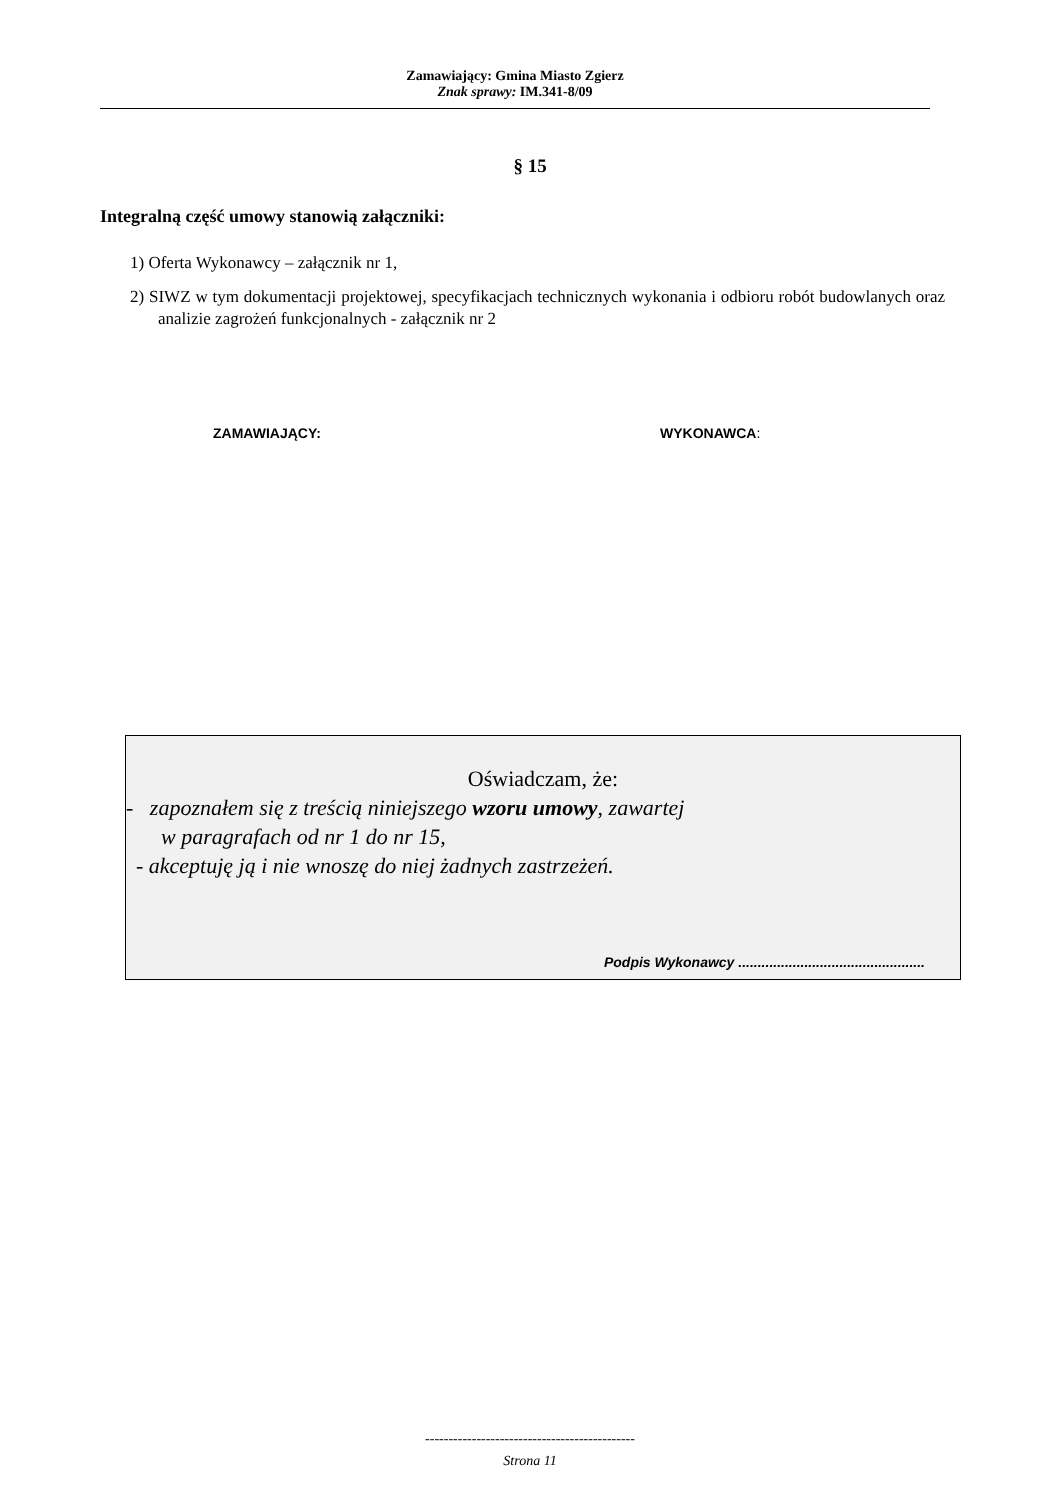Zamawiający: Gmina Miasto Zgierz
Znak sprawy: IM.341-8/09
§ 15
Integralną część umowy stanowią załączniki:
1) Oferta Wykonawcy – załącznik nr 1,
2) SIWZ w tym dokumentacji projektowej, specyfikacjach technicznych wykonania i odbioru robót budowlanych oraz analizie zagrożeń funkcjonalnych - załącznik nr 2
ZAMAWIAJĄCY: WYKONAWCA:
Oświadczam, że:
- zapoznałem się z treścią niniejszego wzoru umowy, zawartej
w paragrafach od nr 1 do nr 15,
- akceptuję ją i nie wnoszę do niej żadnych zastrzeżeń.
Podpis Wykonawcy ................................................
---------------------------------------------
Strona 11